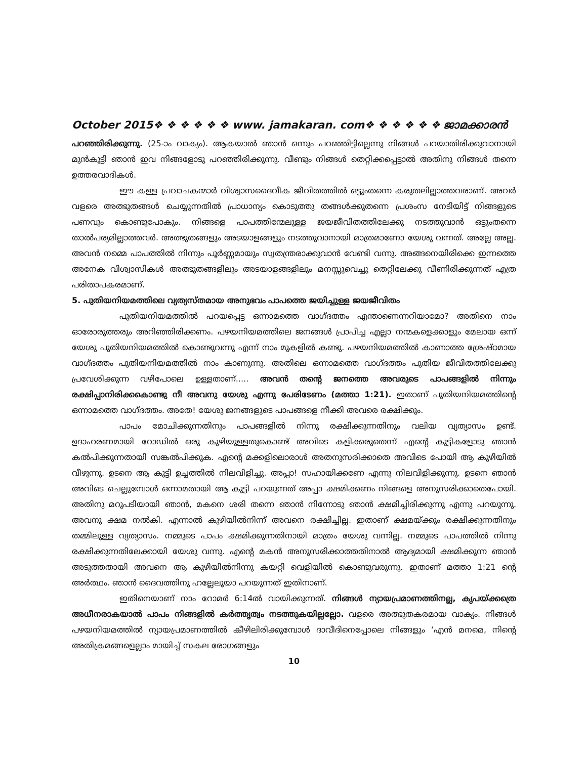October 2015❖ ❖ ❖ ❖ ❖ ❖ www. jamakaran. com❖ ❖ ❖ ❖ ❖ ❖ ജാമക്കാരൻ
പറഞ്ഞിരിക്കുന്നു. (25-ാം വാക്യം). ആകയാൽ ഞാൻ ഒന്നും പറഞ്ഞിട്ടില്ലെന്നു നിങ്ങൾ പറയാതിരിക്കുവാനായി മുൻകൂട്ടി ഞാൻ ഇവ നിങ്ങളോടു പറഞ്ഞിരിക്കുന്നു. വീണ്ടും നിങ്ങൾ തെറ്റിക്കപ്പെട്ടാൽ അതിനു നിങ്ങൾ തന്നെ ഉത്തരവാദികൾ.
ഈ കള്ള പ്രവാചകന്മാർ വിശ്വാസദൈവീക ജീവിതത്തിൽ ഒട്ടുംതന്നെ കരുതലില്ലാത്തവരാണ്. അവർ വളരെ അത്ഭുതങ്ങൾ ചെയ്യുന്നതിൽ പ്രാധാന്യം കൊടുത്തു തങ്ങൾക്കുതന്നെ പ്രശംസ നേടിയിട്ട് നിങ്ങളുടെ പണവും കൊണ്ടുപോകും. നിങ്ങളെ പാപത്തിന്മേലുള്ള ജയജീവിതത്തിലേക്കു നടത്തുവാൻ ഒട്ടുംതന്നെ താൽപര്യമില്ലാത്തവർ. അത്ഭുതങ്ങളും അടയാളങ്ങളും നടത്തുവാനായി മാത്രമാണോ യേശു വന്നത്. അല്ലേ അല്ല. അവൻ നമ്മെ പാപത്തിൽ നിന്നും പൂർണ്ണമായും സ്വതന്ത്രരാക്കുവാൻ വേണ്ടി വന്നു. അങ്ങനെയിരിക്കെ ഇന്നത്തെ അനേക വിശ്വാസികൾ അത്ഭുതങ്ങളിലും അടയാളങ്ങളിലും മനസ്സുവെച്ചു തെറ്റിലേക്കു വീണിരിക്കുന്നത് എത്ര പരിതാപകരമാണ്.
5. പുതിയനിയമത്തിലെ വ്യത്യസ്തമായ അനുഭവം പാപത്തെ ജയിച്ചുള്ള ജയജീവിതം
പുതിയനിയമത്തിൽ പറയപ്പെട്ട ഒന്നാമത്തെ വാഗ്ദത്തം എന്താണെന്നറിയാമോ? അതിനെ നാം ഓരോരുത്തരും അറിഞ്ഞിരിക്കണം. പഴയനിയമത്തിലെ ജനങ്ങൾ പ്രാപിച്ച എല്ലാ നന്മകളെക്കാളും മേലായ ഒന്ന് യേശു പുതിയനിയമത്തിൽ കൊണ്ടുവന്നു എന്ന് നാം മുകളിൽ കണ്ടു. പഴയനിയമത്തിൽ കാണാത്ത ശ്രേഷ്ഠമായ വാഗ്ദത്തം പുതിയനിയമത്തിൽ നാം കാണുന്നു. അതിലെ ഒന്നാമത്തെ വാഗ്ദത്തം പുതിയ ജീവിതത്തിലേക്കു പ്രവേശിക്കുന്ന വഴിപോലെ ഉള്ളതാണ്..... അവൻ തന്റെ ജനത്തെ അവരുടെ പാപങ്ങളിൽ നിന്നും രക്ഷിപ്പാനിരിക്കകൊണ്ടു നീ അവനു യേശു എന്നു പേരിടേണം (മത്താ 1:21). ഇതാണ് പുതിയനിയമത്തിന്റെ ഒന്നാമത്തെ വാഗ്ദത്തം. അതേ! യേശു ജനങ്ങളുടെ പാപങ്ങളെ നീക്കി അവരെ രക്ഷിക്കും.
പാപം മോചിക്കുന്നതിനും പാപങ്ങളിൽ നിന്നു രക്ഷിക്കുന്നതിനും വലിയ വ്യത്യാസം ഉണ്ട്. ഉദാഹരണമായി റോഡിൽ ഒരു കുഴിയുള്ളതുകൊണ്ട് അവിടെ കളിക്കരുതെന്ന് എന്റെ കുട്ടികളോടു ഞാൻ കൽപിക്കുന്നതായി സങ്കൽപിക്കുക. എന്റെ മക്കളിലൊരാൾ അതനുസരിക്കാതെ അവിടെ പോയി ആ കുഴിയിൽ വീഴുന്നു. ഉടനെ ആ കുട്ടി ഉച്ചത്തിൽ നിലവിളിച്ചു. അപ്പാ! സഹായിക്കണേ എന്നു നിലവിളിക്കുന്നു. ഉടനെ ഞാൻ അവിടെ ചെല്ലുമ്പോൾ ഒന്നാമതായി ആ കുട്ടി പറയുന്നത് അപ്പാ ക്ഷമിക്കണം നിങ്ങളെ അനുസരിക്കാതെപോയി. അതിനു മറുപടിയായി ഞാൻ, മകനെ ശരി തന്നെ ഞാൻ നിന്നോടു ഞാൻ ക്ഷമിച്ചിരിക്കുന്നു എന്നു പറയുന്നു. അവനു ക്ഷമ നൽകി. എന്നാൽ കുഴിയിൽനിന്ന് അവനെ രക്ഷിച്ചില്ല. ഇതാണ് ക്ഷമയ്ക്കും രക്ഷിക്കുന്നതിനും തമ്മിലുള്ള വ്യത്യാസം. നമ്മുടെ പാപം ക്ഷമിക്കുന്നതിനായി മാത്രം യേശു വന്നില്ല. നമ്മുടെ പാപത്തിൽ നിന്നു രക്ഷിക്കുന്നതിലേക്കായി യേശു വന്നു. എന്റെ മകൻ അനുസരിക്കാത്തതിനാൽ ആദ്യമായി ക്ഷമിക്കുന്ന ഞാൻ അടുത്തതായി അവനെ ആ കുഴിയിൽനിന്നു കയറ്റി വെളിയിൽ കൊണ്ടുവരുന്നു. ഇതാണ് മത്താ 1:21 ന്റെ അർത്ഥം. ഞാൻ ദൈവത്തിനു ഹല്ലേലൂയാ പറയുന്നത് ഇതിനാണ്.
ഇതിനെയാണ് നാം റോമർ 6:14ൽ വായിക്കുന്നത്. നിങ്ങൾ ന്യായപ്രമാണത്തിനല്ല, കൃപയ്ക്കത്രെ അധീനരാകയാൽ പാപം നിങ്ങളിൽ കർത്തൃത്വം നടത്തുകയില്ലല്ലോ. വളരെ അത്ഭുതകരമായ വാക്യം. നിങ്ങൾ പഴയനിയമത്തിൽ ന്യായപ്രമാണത്തിൽ കീഴിലിരിക്കുമ്പോൾ ദാവീദിനെപ്പോലെ നിങ്ങളും ‘എൻ മനമെ, നിന്റെ അതിക്രമങ്ങളെല്ലാം മായിച്ച് സകല രോഗങ്ങളും
10